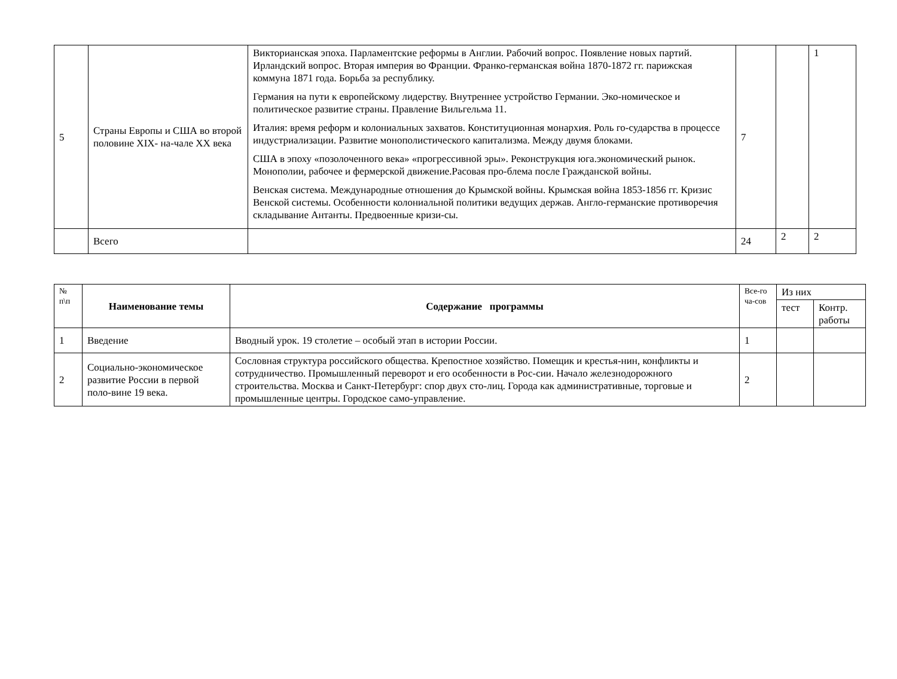| 5 | Страны Европы и США во второй половине XIX- на-чале XX века | Викторианская эпоха. Парламентские реформы в Англии. Рабочий вопрос. Появление новых партий. Ирландский вопрос. Вторая империя во Франции. Франко-германская война 1870-1872 гг. парижская коммуна 1871 года. Борьба за республику. Германия на пути к европейскому лидерству. Внутреннее устройство Германии. Эко-номическое и политическое развитие страны. Правление Вильгельма 11. Италия: время реформ и колониальных захватов. Конституционная монархия. Роль го-сударства в процессе индустриализации. Развитие монополистического капитализма. Между двумя блоками. США в эпоху «позолоченного века» «прогрессивной эры». Реконструкция юга.экономический рынок. Монополии, рабочее и фермерской движение.Расовая про-блема после Гражданской войны. Венская система. Международные отношения до Крымской войны. Крымская война 1853-1856 гг. Кризис Венской системы. Особенности колониальной политики ведущих держав. Англо-германские противоречия складывание Антанты. Предвоенные кризи-сы. | 7 | | 1 |
| | Всего | | 24 | 2 | 2 |
| № п\п | Наименование темы | Содержание программы | Все-го ча-сов | Из них | |
| | | | | тест | Контр. работы |
| 1 | Введение | Вводный урок. 19 столетие – особый этап в истории России. | 1 | | |
| 2 | Социально-экономическое развитие России в первой поло-вине 19 века. | Сословная структура российского общества. Крепостное хозяйство. Помещик и крестья-нин, конфликты и сотрудничество. Промышленный переворот и его особенности в Рос-сии. Начало железнодорожного строительства. Москва и Санкт-Петербург: спор двух сто-лиц. Города как административные, торговые и промышленные центры. Городское само-управление. | 2 | | |